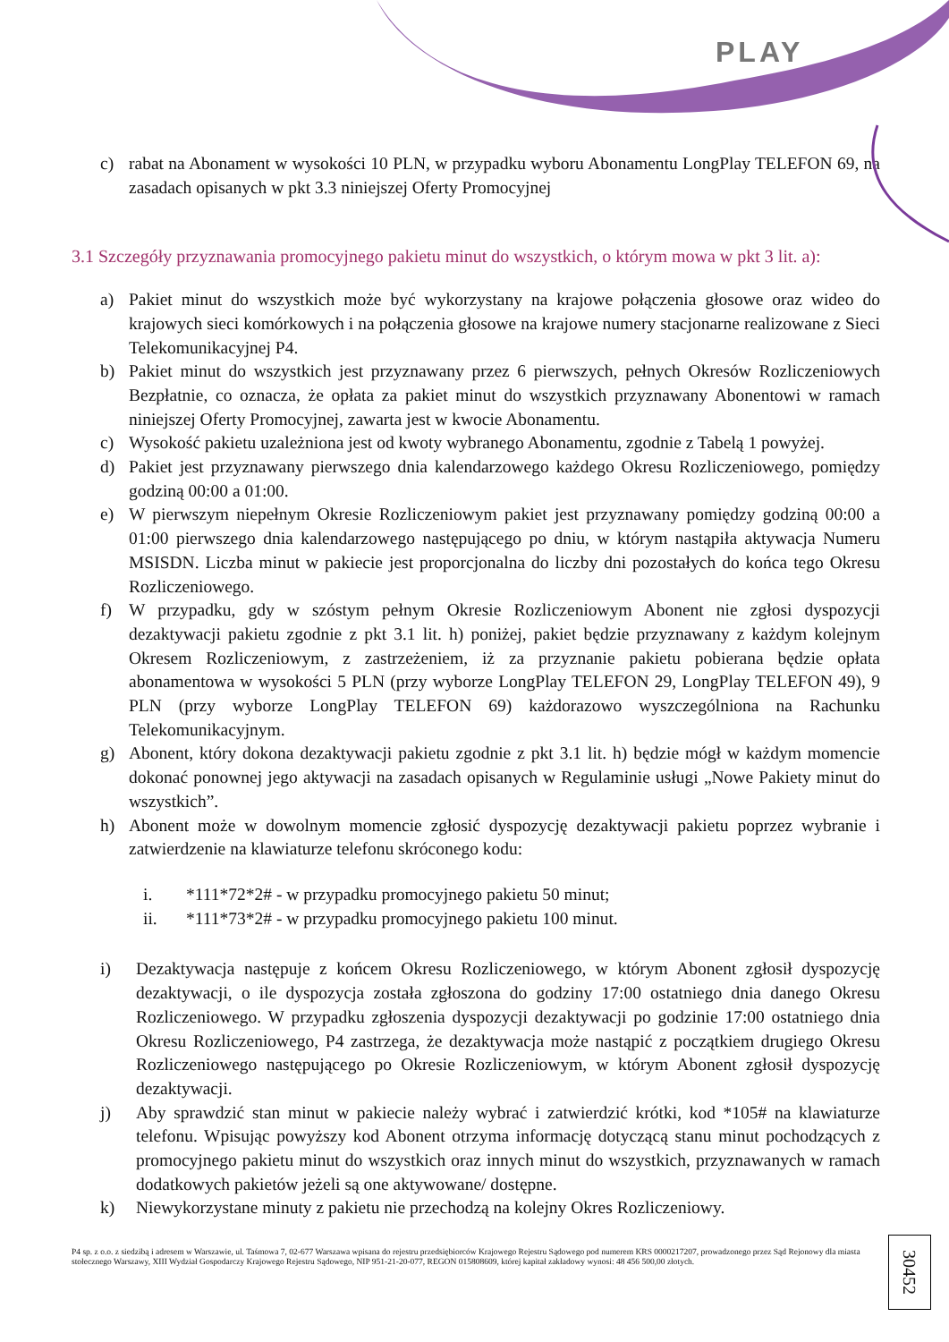PLAY
c) rabat na Abonament w wysokości 10 PLN, w przypadku wyboru Abonamentu LongPlay TELEFON 69, na zasadach opisanych w pkt 3.3 niniejszej Oferty Promocyjnej
3.1 Szczegóły przyznawania promocyjnego pakietu minut do wszystkich, o którym mowa w pkt 3 lit. a):
a) Pakiet minut do wszystkich może być wykorzystany na krajowe połączenia głosowe oraz wideo do krajowych sieci komórkowych i na połączenia głosowe na krajowe numery stacjonarne realizowane z Sieci Telekomunikacyjnej P4.
b) Pakiet minut do wszystkich jest przyznawany przez 6 pierwszych, pełnych Okresów Rozliczeniowych Bezpłatnie, co oznacza, że opłata za pakiet minut do wszystkich przyznawany Abonentowi w ramach niniejszej Oferty Promocyjnej, zawarta jest w kwocie Abonamentu.
c) Wysokość pakietu uzależniona jest od kwoty wybranego Abonamentu, zgodnie z Tabelą 1 powyżej.
d) Pakiet jest przyznawany pierwszego dnia kalendarzowego każdego Okresu Rozliczeniowego, pomiędzy godziną 00:00 a 01:00.
e) W pierwszym niepełnym Okresie Rozliczeniowym pakiet jest przyznawany pomiędzy godziną 00:00 a 01:00 pierwszego dnia kalendarzowego następującego po dniu, w którym nastąpiła aktywacja Numeru MSISDN. Liczba minut w pakiecie jest proporcjonalna do liczby dni pozostałych do końca tego Okresu Rozliczeniowego.
f) W przypadku, gdy w szóstym pełnym Okresie Rozliczeniowym Abonent nie zgłosi dyspozycji dezaktywacji pakietu zgodnie z pkt 3.1 lit. h) poniżej, pakiet będzie przyznawany z każdym kolejnym Okresem Rozliczeniowym, z zastrzeżeniem, iż za przyznanie pakietu pobierana będzie opłata abonamentowa w wysokości 5 PLN (przy wyborze LongPlay TELEFON 29, LongPlay TELEFON 49), 9 PLN (przy wyborze LongPlay TELEFON 69) każdorazowo wyszczególniona na Rachunku Telekomunikacyjnym.
g) Abonent, który dokona dezaktywacji pakietu zgodnie z pkt 3.1 lit. h) będzie mógł w każdym momencie dokonać ponownej jego aktywacji na zasadach opisanych w Regulaminie usługi „Nowe Pakiety minut do wszystkich”.
h) Abonent może w dowolnym momencie zgłosić dyspozycję dezaktywacji pakietu poprzez wybranie i zatwierdzenie na klawiaturze telefonu skróconego kodu:
i. *111*72*2# - w przypadku promocyjnego pakietu 50 minut;
ii. *111*73*2# - w przypadku promocyjnego pakietu 100 minut.
i) Dezaktywacja następuje z końcem Okresu Rozliczeniowego, w którym Abonent zgłosił dyspozycję dezaktywacji, o ile dyspozycja została zgłoszona do godziny 17:00 ostatniego dnia danego Okresu Rozliczeniowego. W przypadku zgłoszenia dyspozycji dezaktywacji po godzinie 17:00 ostatniego dnia Okresu Rozliczeniowego, P4 zastrzega, że dezaktywacja może nastąpić z początkiem drugiego Okresu Rozliczeniowego następującego po Okresie Rozliczeniowym, w którym Abonent zgłosił dyspozycję dezaktywacji.
j) Aby sprawdzić stan minut w pakiecie należy wybrać i zatwierdzić krótki, kod *105# na klawiaturze telefonu. Wpisując powyższy kod Abonent otrzyma informację dotyczącą stanu minut pochodzących z promocyjnego pakietu minut do wszystkich oraz innych minut do wszystkich, przyznawanych w ramach dodatkowych pakietów jeżeli są one aktywowane/ dostępne.
k) Niewykorzystane minuty z pakietu nie przechodzą na kolejny Okres Rozliczeniowy.
P4 sp. z o.o. z siedzibą i adresem w Warszawie, ul. Taśmowa 7, 02-677 Warszawa wpisana do rejestru przedsiębiorców Krajowego Rejestru Sądowego pod numerem KRS 0000217207, prowadzonego przez Sąd Rejonowy dla miasta stołecznego Warszawy, XIII Wydział Gospodarczy Krajowego Rejestru Sądowego, NIP 951-21-20-077, REGON 015808609, której kapitał zakładowy wynosi: 48 456 500,00 złotych.
30452